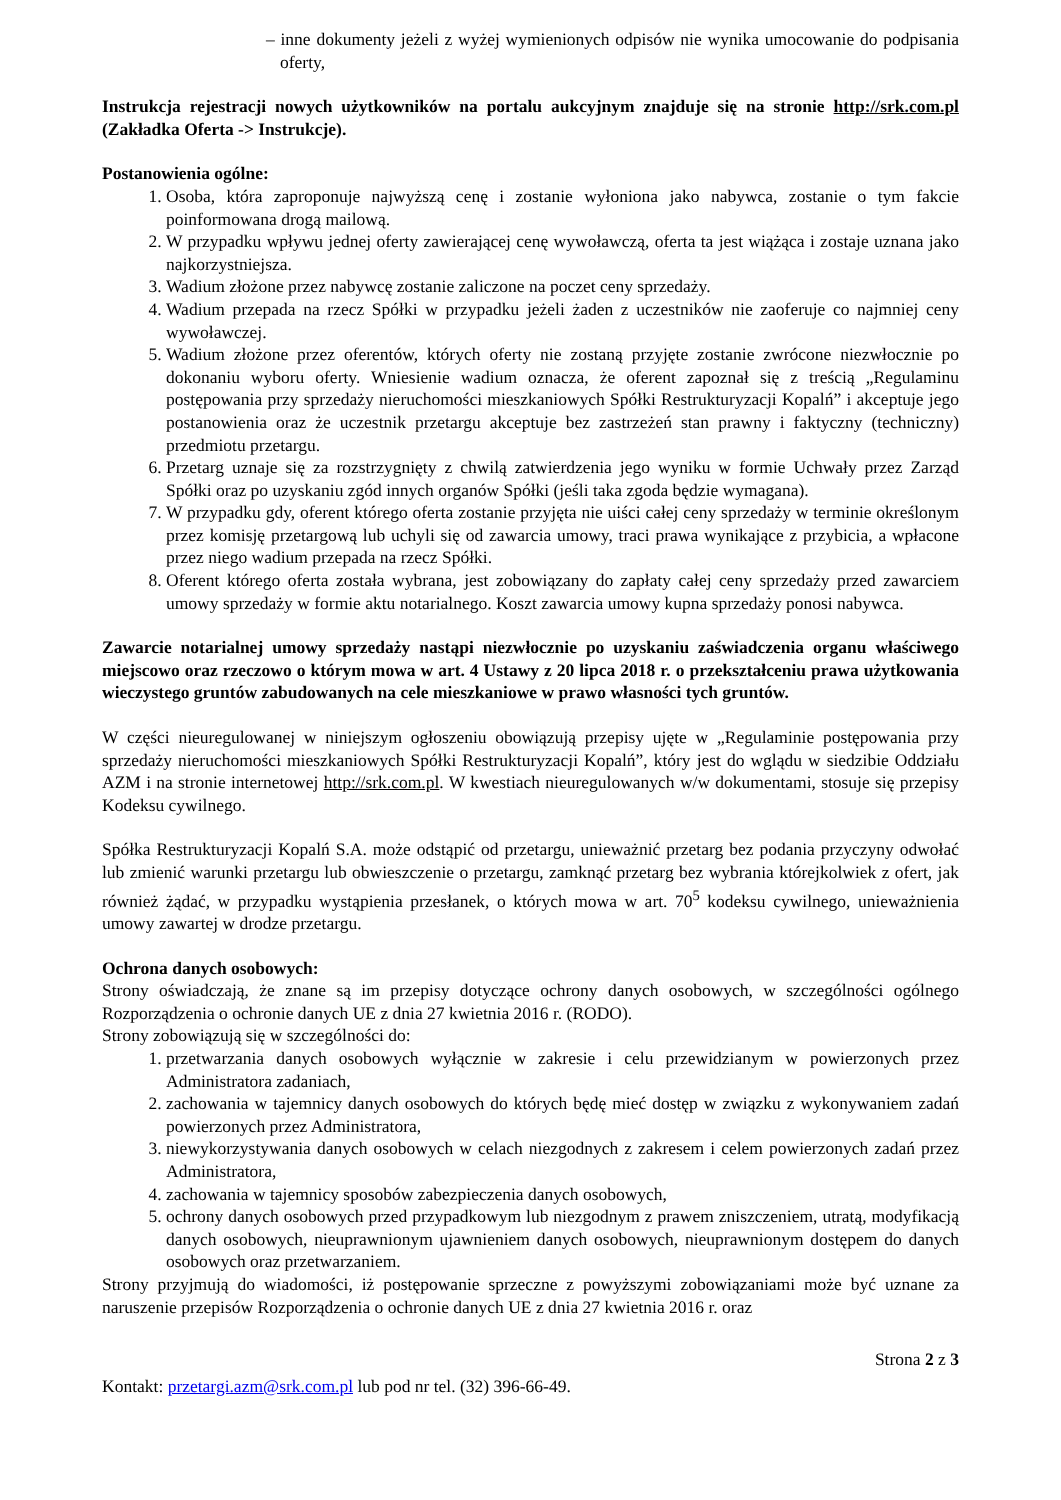– inne dokumenty jeżeli z wyżej wymienionych odpisów nie wynika umocowanie do podpisania oferty,
Instrukcja rejestracji nowych użytkowników na portalu aukcyjnym znajduje się na stronie http://srk.com.pl (Zakładka Oferta -> Instrukcje).
Postanowienia ogólne:
1. Osoba, która zaproponuje najwyższą cenę i zostanie wyłoniona jako nabywca, zostanie o tym fakcie poinformowana drogą mailową.
2. W przypadku wpływu jednej oferty zawierającej cenę wywoławczą, oferta ta jest wiążąca i zostaje uznana jako najkorzystniejsza.
3. Wadium złożone przez nabywcę zostanie zaliczone na poczet ceny sprzedaży.
4. Wadium przepada na rzecz Spółki w przypadku jeżeli żaden z uczestników nie zaoferuje co najmniej ceny wywoławczej.
5. Wadium złożone przez oferentów, których oferty nie zostaną przyjęte zostanie zwrócone niezwłocznie po dokonaniu wyboru oferty. Wniesienie wadium oznacza, że oferent zapoznał się z treścią „Regulaminu postępowania przy sprzedaży nieruchomości mieszkaniowych Spółki Restrukturyzacji Kopalń” i akceptuje jego postanowienia oraz że uczestnik przetargu akceptuje bez zastrzeżeń stan prawny i faktyczny (techniczny) przedmiotu przetargu.
6. Przetarg uznaje się za rozstrzygnięty z chwilą zatwierdzenia jego wyniku w formie Uchwały przez Zarząd Spółki oraz po uzyskaniu zgód innych organów Spółki (jeśli taka zgoda będzie wymagana).
7. W przypadku gdy, oferent którego oferta zostanie przyjęta nie uiści całej ceny sprzedaży w terminie określonym przez komisję przetargową lub uchyli się od zawarcia umowy, traci prawa wynikające z przybicia, a wpłacone przez niego wadium przepada na rzecz Spółki.
8. Oferent którego oferta została wybrana, jest zobowiązany do zapłaty całej ceny sprzedaży przed zawarciem umowy sprzedaży w formie aktu notarialnego. Koszt zawarcia umowy kupna sprzedaży ponosi nabywca.
Zawarcie notarialnej umowy sprzedaży nastąpi niezwłocznie po uzyskaniu zaświadczenia organu właściwego miejscowo oraz rzeczowo o którym mowa w art. 4 Ustawy z 20 lipca 2018 r. o przekształceniu prawa użytkowania wieczystego gruntów zabudowanych na cele mieszkaniowe w prawo własności tych gruntów.
W części nieuregulowanej w niniejszym ogłoszeniu obowiązują przepisy ujęte w „Regulaminie postępowania przy sprzedaży nieruchomości mieszkaniowych Spółki Restrukturyzacji Kopalń”, który jest do wglądu w siedzibie Oddziału AZM i na stronie internetowej http://srk.com.pl. W kwestiach nieuregulowanych w/w dokumentami, stosuje się przepisy Kodeksu cywilnego.
Spółka Restrukturyzacji Kopalń S.A. może odstąpić od przetargu, unieważnić przetarg bez podania przyczyny odwołać lub zmienić warunki przetargu lub obwieszczenie o przetargu, zamknąć przetarg bez wybrania którejkolwiek z ofert, jak również żądać, w przypadku wystąpienia przesłanek, o których mowa w art. 70<sup>5</sup> kodeksu cywilnego, unieważnienia umowy zawartej w drodze przetargu.
Ochrona danych osobowych:
Strony oświadczają, że znane są im przepisy dotyczące ochrony danych osobowych, w szczególności ogólnego Rozporządzenia o ochronie danych UE z dnia 27 kwietnia 2016 r. (RODO).
Strony zobowiązują się w szczególności do:
1. przetwarzania danych osobowych wyłącznie w zakresie i celu przewidzianym w powierzonych przez Administratora zadaniach,
2. zachowania w tajemnicy danych osobowych do których będę mieć dostęp w związku z wykonywaniem zadań powierzonych przez Administratora,
3. niewykorzystywania danych osobowych w celach niezgodnych z zakresem i celem powierzonych zadań przez Administratora,
4. zachowania w tajemnicy sposobów zabezpieczenia danych osobowych,
5. ochrony danych osobowych przed przypadkowym lub niezgodnym z prawem zniszczeniem, utratą, modyfikacją danych osobowych, nieuprawnionym ujawnieniem danych osobowych, nieuprawnionym dostępem do danych osobowych oraz przetwarzaniem.
Strony przyjmują do wiadomości, iż postępowanie sprzeczne z powyższymi zobowiązaniami może być uznane za naruszenie przepisów Rozporządzenia o ochronie danych UE z dnia 27 kwietnia 2016 r. oraz
Strona 2 z 3
Kontakt: przetargi.azm@srk.com.pl lub pod nr tel. (32) 396-66-49.